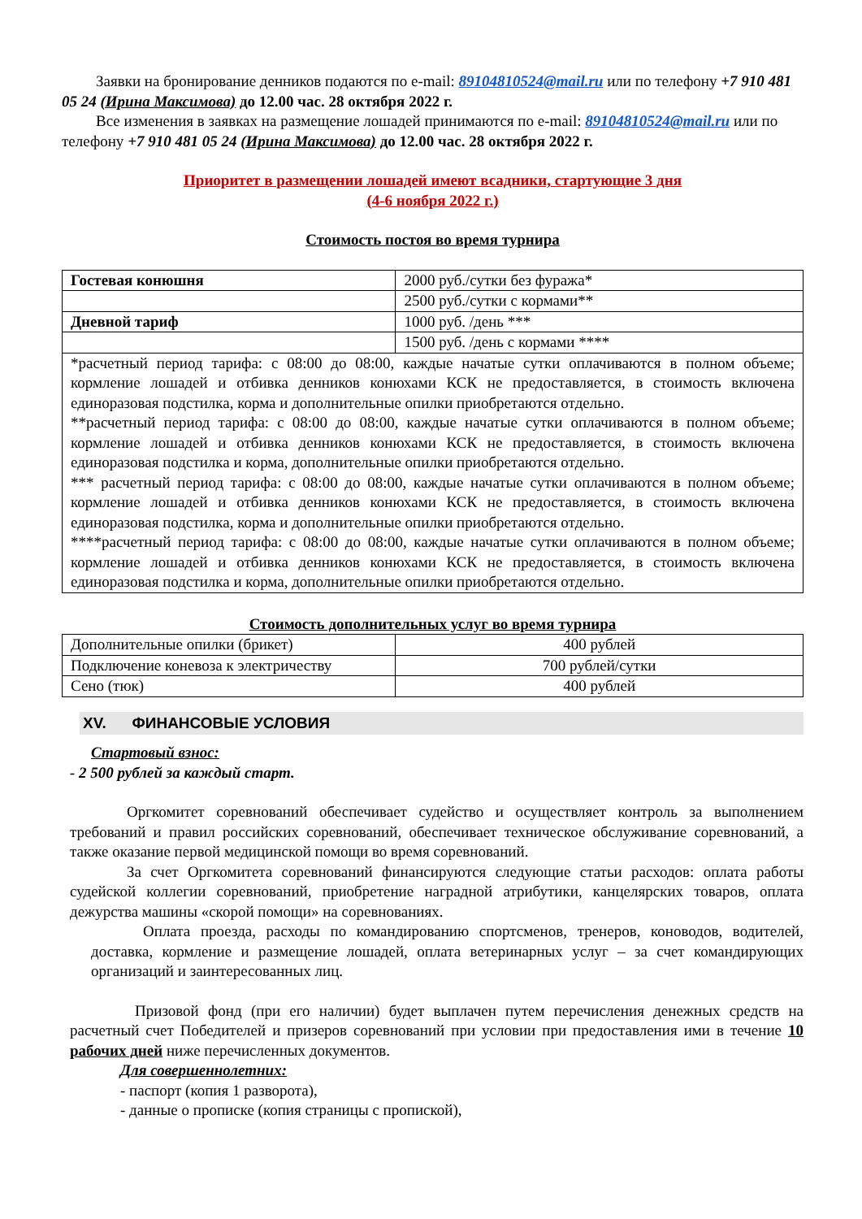Заявки на бронирование денников подаются по e-mail: 89104810524@mail.ru или по телефону +7 910 481 05 24 (Ирина Максимова) до 12.00 час. 28 октября 2022 г.
Все изменения в заявках на размещение лошадей принимаются по e-mail: 89104810524@mail.ru или по телефону +7 910 481 05 24 (Ирина Максимова) до 12.00 час. 28 октября 2022 г.
Приоритет в размещении лошадей имеют всадники, стартующие 3 дня
(4-6 ноября 2022 г.)
Стоимость постоя во время турнира
| Гостевая конюшня | 2000 руб./сутки без фуража* |
| | 2500 руб./сутки с кормами** |
| Дневной тариф | 1000 руб. /день *** |
| | 1500 руб. /день с кормами **** |
| *расчетный период тарифа: с 08:00 до 08:00, каждые начатые сутки оплачиваются в полном объеме; кормление лошадей и отбивка денников конюхами КСК не предоставляется, в стоимость включена единоразовая подстилка, корма и дополнительные опилки приобретаются отдельно. **расчетный период тарифа: с 08:00 до 08:00, каждые начатые сутки оплачиваются в полном объеме; кормление лошадей и отбивка денников конюхами КСК не предоставляется, в стоимость включена единоразовая подстилка и корма, дополнительные опилки приобретаются отдельно. *** расчетный период тарифа: с 08:00 до 08:00, каждые начатые сутки оплачиваются в полном объеме; кормление лошадей и отбивка денников конюхами КСК не предоставляется, в стоимость включена единоразовая подстилка, корма и дополнительные опилки приобретаются отдельно. ****расчетный период тарифа: с 08:00 до 08:00, каждые начатые сутки оплачиваются в полном объеме; кормление лошадей и отбивка денников конюхами КСК не предоставляется, в стоимость включена единоразовая подстилка и корма, дополнительные опилки приобретаются отдельно. | |
Стоимость дополнительных услуг во время турнира
| Дополнительные опилки (брикет) | 400 рублей |
| Подключение коневоза к электричеству | 700 рублей/сутки |
| Сено (тюк) | 400 рублей |
XV. ФИНАНСОВЫЕ УСЛОВИЯ
Стартовый взнос:
- 2 500 рублей за каждый старт.
Оргкомитет соревнований обеспечивает судейство и осуществляет контроль за выполнением требований и правил российских соревнований, обеспечивает техническое обслуживание соревнований, а также оказание первой медицинской помощи во время соревнований.
За счет Оргкомитета соревнований финансируются следующие статьи расходов: оплата работы судейской коллегии соревнований, приобретение наградной атрибутики, канцелярских товаров, оплата дежурства машины «скорой помощи» на соревнованиях.
Оплата проезда, расходы по командированию спортсменов, тренеров, коноводов, водителей, доставка, кормление и размещение лошадей, оплата ветеринарных услуг – за счет командирующих организаций и заинтересованных лиц.
Призовой фонд (при его наличии) будет выплачен путем перечисления денежных средств на расчетный счет Победителей и призеров соревнований при условии при предоставления ими в течение 10 рабочих дней ниже перечисленных документов.
Для совершеннолетних:
- паспорт (копия 1 разворота),
- данные о прописке (копия страницы с пропиской),